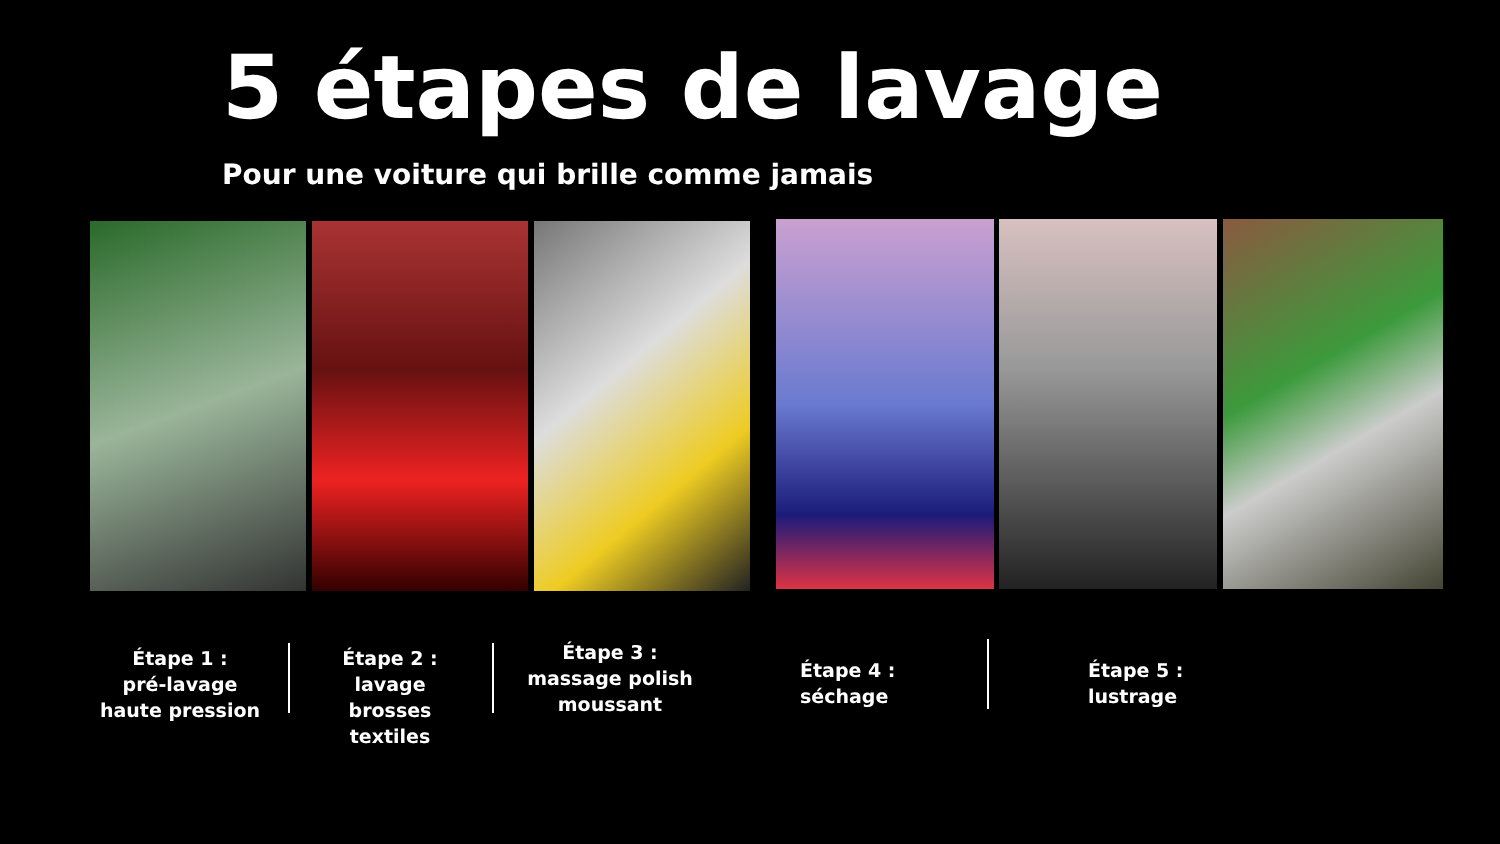5 étapes de lavage
Pour une voiture qui brille comme jamais
Étape 1 :
pré-lavage haute pression
Étape 2 :
lavage brosses textiles
Étape 3 :
massage polish moussant
Étape 4 :
séchage
Étape 5 :
lustrage